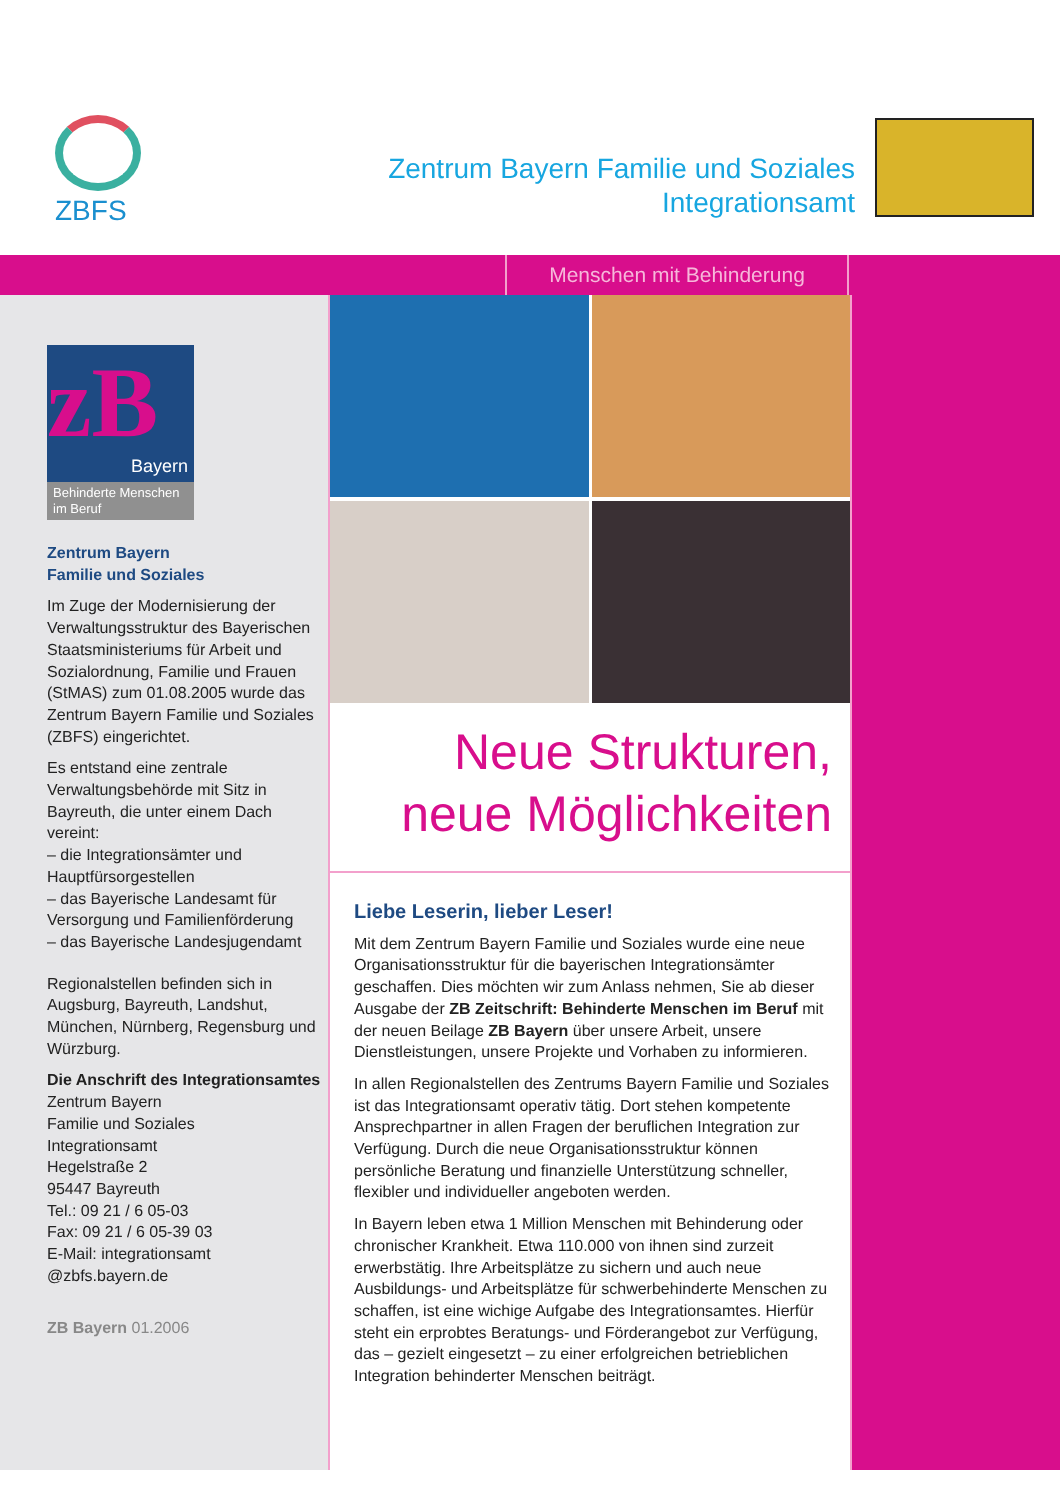ZBFS
Zentrum Bayern Familie und Soziales
Integrationsamt
Menschen mit Behinderung
zB
Bayern
Behinderte Menschen im Beruf
Zentrum Bayern
Familie und Soziales
Im Zuge der Modernisierung der Verwaltungsstruktur des Bayerischen Staatsministeriums für Arbeit und Sozialordnung, Familie und Frauen (StMAS) zum 01.08.2005 wurde das Zentrum Bayern Familie und Soziales (ZBFS) eingerichtet.
Es entstand eine zentrale Verwaltungsbehörde mit Sitz in Bayreuth, die unter einem Dach vereint:
– die Integrationsämter und Hauptfürsorgestellen
– das Bayerische Landesamt für Versorgung und Familienförderung
– das Bayerische Landesjugendamt
Regionalstellen befinden sich in Augsburg, Bayreuth, Landshut, München, Nürnberg, Regensburg und Würzburg.
Die Anschrift des Integrationsamtes
Zentrum Bayern
Familie und Soziales
Integrationsamt
Hegelstraße 2
95447 Bayreuth
Tel.: 09 21 / 6 05-03
Fax: 09 21 / 6 05-39 03
E-Mail: integrationsamt @zbfs.bayern.de
ZB Bayern 01.2006
Neue Strukturen,
neue Möglichkeiten
Liebe Leserin, lieber Leser!
Mit dem Zentrum Bayern Familie und Soziales wurde eine neue Organisationsstruktur für die bayerischen Integrationsämter geschaffen. Dies möchten wir zum Anlass nehmen, Sie ab dieser Ausgabe der ZB Zeitschrift: Behinderte Menschen im Beruf mit der neuen Beilage ZB Bayern über unsere Arbeit, unsere Dienstleistungen, unsere Projekte und Vorhaben zu informieren.
In allen Regionalstellen des Zentrums Bayern Familie und Soziales ist das Integrationsamt operativ tätig. Dort stehen kompetente Ansprechpartner in allen Fragen der beruflichen Integration zur Verfügung. Durch die neue Organisationsstruktur können persönliche Beratung und finanzielle Unterstützung schneller, flexibler und individueller angeboten werden.
In Bayern leben etwa 1 Million Menschen mit Behinderung oder chronischer Krankheit. Etwa 110.000 von ihnen sind zurzeit erwerbstätig. Ihre Arbeitsplätze zu sichern und auch neue Ausbildungs- und Arbeitsplätze für schwerbehinderte Menschen zu schaffen, ist eine wichige Aufgabe des Integrationsamtes. Hierfür steht ein erprobtes Beratungs- und Förderangebot zur Verfügung, das – gezielt eingesetzt – zu einer erfolgreichen betrieblichen Integration behinderter Menschen beiträgt.